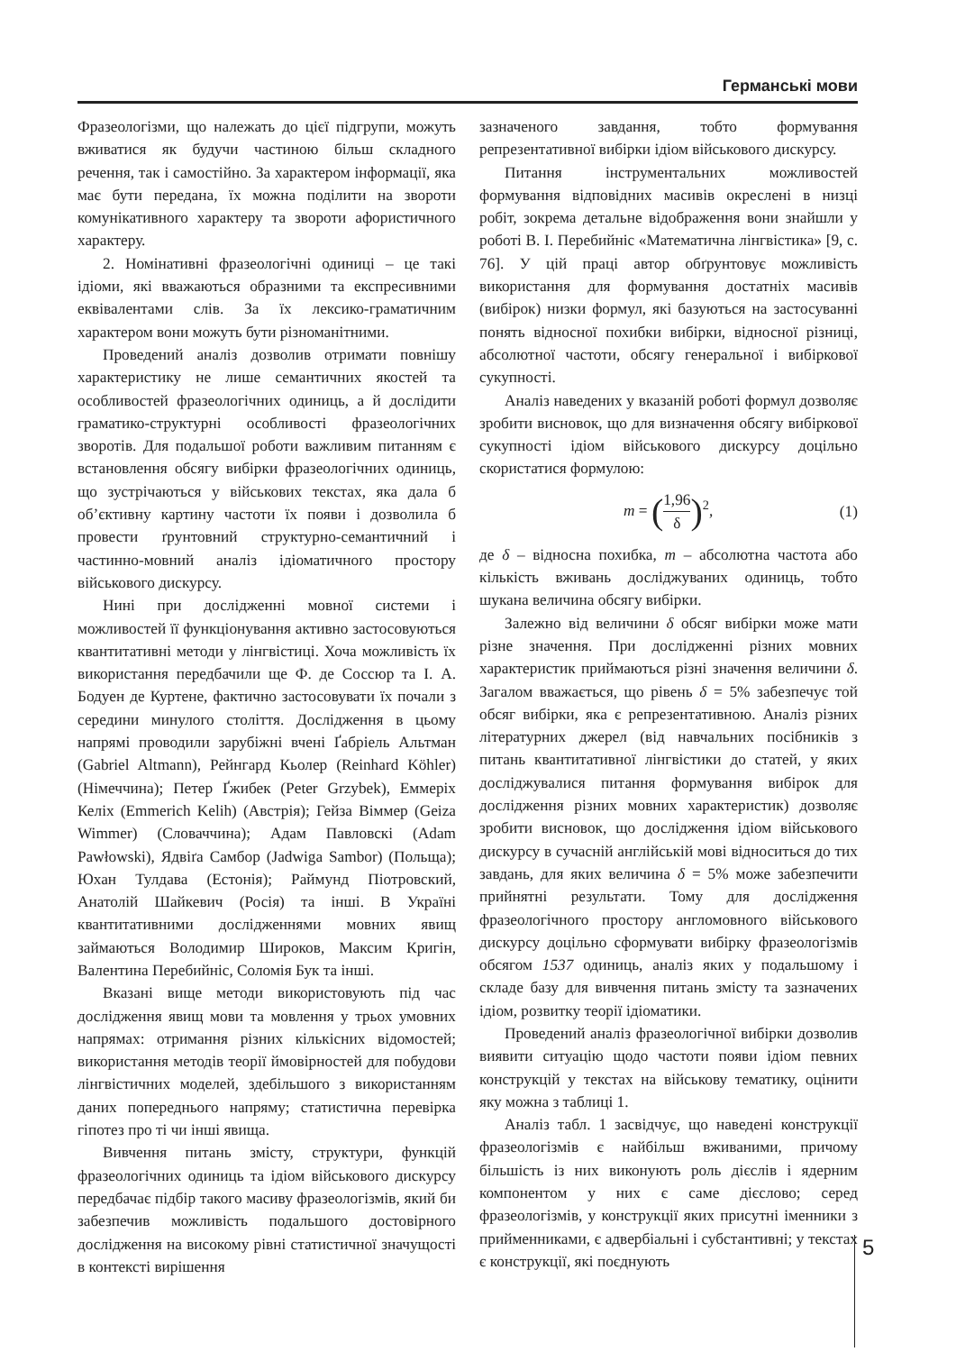Германські мови
Фразеологізми, що належать до цієї підгрупи, можуть вживатися як будучи частиною більш складного речення, так і самостійно. За характером інформації, яка має бути передана, їх можна поділити на звороти комунікативного характеру та звороти афористичного характеру.
2. Номінативні фразеологічні одиниці – це такі ідіоми, які вважаються образними та експресивними еквівалентами слів. За їх лексико-граматичним характером вони можуть бути різноманітними.
Проведений аналіз дозволив отримати повнішу характеристику не лише семантичних якостей та особливостей фразеологічних одиниць, а й дослідити граматико-структурні особливості фразеологічних зворотів. Для подальшої роботи важливим питанням є встановлення обсягу вибірки фразеологічних одиниць, що зустрічаються у військових текстах, яка дала б об’єктивну картину частоти їх появи і дозволила б провести ґрунтовний структурно-семантичний і частинно-мовний аналіз ідіоматичного простору військового дискурсу.
Нині при дослідженні мовної системи і можливостей її функціонування активно застосовуються квантитативні методи у лінгвістиці. Хоча можливість їх використання передбачили ще Ф. де Соссюр та І. А. Бодуен де Куртене, фактично застосовувати їх почали з середини минулого століття. Дослідження в цьому напрямі проводили зарубіжні вчені Ґабріель Альтман (Gabriel Altmann), Рейнгард Кьолер (Reinhard Köhler) (Німеччина); Петер Ґжибек (Peter Grzybek), Еммеріх Келіх (Emmerich Kelih) (Австрія); Гейза Віммер (Geiza Wimmer) (Словаччина); Адам Павловскі (Adam Pawłowski), Ядвіґа Самбор (Jadwiga Sambor) (Польща); Юхан Тулдава (Естонія); Раймунд Піотровский, Анатолій Шайкевич (Росія) та інші. В Україні квантитативними дослідженнями мовних явищ займаються Володимир Широков, Максим Кригін, Валентина Перебийніс, Соломія Бук та інші.
Вказані вище методи використовують під час дослідження явищ мови та мовлення у трьох умовних напрямах: отримання різних кількісних відомостей; використання методів теорії ймовірностей для побудови лінгвістичних моделей, здебільшого з використанням даних попереднього напряму; статистична перевірка гіпотез про ті чи інші явища.
Вивчення питань змісту, структури, функцій фразеологічних одиниць та ідіом військового дискурсу передбачає підбір такого масиву фразеологізмів, який би забезпечив можливість подальшого достовірного дослідження на високому рівні статистичної значущості в контексті вирішення
зазначеного завдання, тобто формування репрезентативної вибірки ідіом військового дискурсу.
Питання інструментальних можливостей формування відповідних масивів окреслені в низці робіт, зокрема детальне відображення вони знайшли у роботі В. І. Перебийніс «Математична лінгвістика» [9, с. 76]. У цій праці автор обґрунтовує можливість використання для формування достатніх масивів (вибірок) низки формул, які базуються на застосуванні понять відносної похибки вибірки, відносної різниці, абсолютної частоти, обсягу генеральної і вибіркової сукупності.
Аналіз наведених у вказаній роботі формул дозволяє зробити висновок, що для визначення обсягу вибіркової сукупності ідіом військового дискурсу доцільно скористатися формулою:
m = (1,96 δ)<sup>2</sup>, (1)
де δ – відносна похибка, m – абсолютна частота або кількість вживань досліджуваних одиниць, тобто шукана величина обсягу вибірки.
Залежно від величини δ обсяг вибірки може мати різне значення. При дослідженні різних мовних характеристик приймаються різні значення величини δ. Загалом вважається, що рівень δ = 5% забезпечує той обсяг вибірки, яка є репрезентативною. Аналіз різних літературних джерел (від навчальних посібників з питань квантитативної лінгвістики до статей, у яких досліджувалися питання формування вибірок для дослідження різних мовних характеристик) дозволяє зробити висновок, що дослідження ідіом військового дискурсу в сучасній англійській мові відноситься до тих завдань, для яких величина δ = 5% може забезпечити прийнятні результати. Тому для дослідження фразеологічного простору англомовного військового дискурсу доцільно сформувати вибірку фразеологізмів обсягом 1537 одиниць, аналіз яких у подальшому і складе базу для вивчення питань змісту та зазначених ідіом, розвитку теорії ідіоматики.
Проведений аналіз фразеологічної вибірки дозволив виявити ситуацію щодо частоти появи ідіом певних конструкцій у текстах на військову тематику, оцінити яку можна з таблиці 1.
Аналіз табл. 1 засвідчує, що наведені конструкції фразеологізмів є найбільш вживаними, причому більшість із них виконують роль дієслів і ядерним компонентом у них є саме дієслово; серед фразеологізмів, у конструкції яких присутні іменники з прийменниками, є адвербіальні і субстантивні; у текстах є конструкції, які поєднують
5